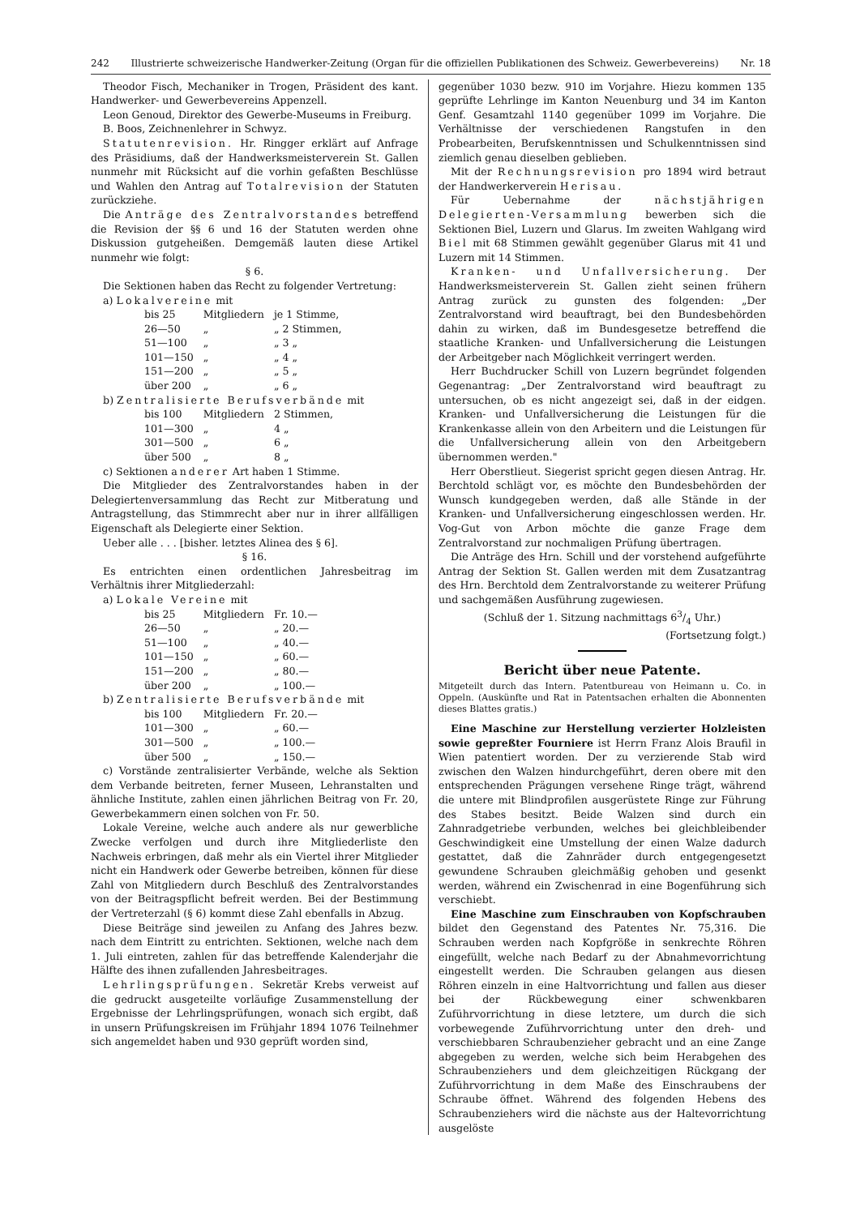242 Illustrierte schweizerische Handwerker-Zeitung (Organ für die offiziellen Publikationen des Schweiz. Gewerbevereins) Nr. 18
Theodor Fisch, Mechaniker in Trogen, Präsident des kant. Handwerker- und Gewerbevereins Appenzell.
Leon Genoud, Direktor des Gewerbe-Museums in Freiburg.
B. Boos, Zeichnenlehrer in Schwyz.
Statutenrevision. Hr. Ringger erklärt auf Anfrage des Präsidiums, daß der Handwerksmeisterverein St. Gallen nunmehr mit Rücksicht auf die vorhin gefaßten Beschlüsse und Wahlen den Antrag auf Totalrevision der Statuten zurückziehe.
Die Anträge des Zentralvorstandes betreffend die Revision der §§ 6 und 16 der Statuten werden ohne Diskussion gutgeheißen. Demgemäß lauten diese Artikel nunmehr wie folgt:
§ 6.
Die Sektionen haben das Recht zu folgender Vertretung:
a) Lokalvereine mit
| bis 25 | Mitgliedern | je 1 Stimme, |
| 26—50 | „ | „ 2 Stimmen, |
| 51—100 | „ | „ 3 „ |
| 101—150 | „ | „ 4 „ |
| 151—200 | „ | „ 5 „ |
| über 200 | „ | „ 6 „ |
b) Zentralisierte Berufsverbände mit
| bis 100 | Mitgliedern | 2 Stimmen, |
| 101—300 | „ | 4 „ |
| 301—500 | „ | 6 „ |
| über 500 | „ | 8 „ |
c) Sektionen anderer Art haben 1 Stimme.
Die Mitglieder des Zentralvorstandes haben in der Delegiertenversammlung das Recht zur Mitberatung und Antragstellung, das Stimmrecht aber nur in ihrer allfälligen Eigenschaft als Delegierte einer Sektion.
Ueber alle . . . [bisher. letztes Alinea des § 6].
§ 16.
Es entrichten einen ordentlichen Jahresbeitrag im Verhältnis ihrer Mitgliederzahl:
a) Lokale Vereine mit
| bis 25 | Mitgliedern | Fr. 10.— |
| 26—50 | „ | „ 20.— |
| 51—100 | „ | „ 40.— |
| 101—150 | „ | „ 60.— |
| 151—200 | „ | „ 80.— |
| über 200 | „ | „ 100.— |
b) Zentralisierte Berufsverbände mit
| bis 100 | Mitgliedern | Fr. 20.— |
| 101—300 | „ | „ 60.— |
| 301—500 | „ | „ 100.— |
| über 500 | „ | „ 150.— |
c) Vorstände zentralisierter Verbände, welche als Sektion dem Verbande beitreten, ferner Museen, Lehranstalten und ähnliche Institute, zahlen einen jährlichen Beitrag von Fr. 20, Gewerbekammern einen solchen von Fr. 50.
Lokale Vereine, welche auch andere als nur gewerbliche Zwecke verfolgen und durch ihre Mitgliederliste den Nachweis erbringen, daß mehr als ein Viertel ihrer Mitglieder nicht ein Handwerk oder Gewerbe betreiben, können für diese Zahl von Mitgliedern durch Beschluß des Zentralvorstandes von der Beitragspflicht befreit werden. Bei der Bestimmung der Vertreterzahl (§ 6) kommt diese Zahl ebenfalls in Abzug.
Diese Beiträge sind jeweilen zu Anfang des Jahres bezw. nach dem Eintritt zu entrichten. Sektionen, welche nach dem 1. Juli eintreten, zahlen für das betreffende Kalenderjahr die Hälfte des ihnen zufallenden Jahresbeitrages.
Lehrlingsprüfungen. Sekretär Krebs verweist auf die gedruckt ausgeteilte vorläufige Zusammenstellung der Ergebnisse der Lehrlingsprüfungen, wonach sich ergibt, daß in unsern Prüfungskreisen im Frühjahr 1894 1076 Teilnehmer sich angemeldet haben und 930 geprüft worden sind,
gegenüber 1030 bezw. 910 im Vorjahre. Hiezu kommen 135 geprüfte Lehrlinge im Kanton Neuenburg und 34 im Kanton Genf. Gesamtzahl 1140 gegenüber 1099 im Vorjahre. Die Verhältnisse der verschiedenen Rangstufen in den Probearbeiten, Berufskenntnissen und Schulkenntnissen sind ziemlich genau dieselben geblieben.
Mit der Rechnungsrevision pro 1894 wird betraut der Handwerkerverein Herisau.
Für Uebernahme der nächstjährigen Delegierten-Versammlung bewerben sich die Sektionen Biel, Luzern und Glarus. Im zweiten Wahlgang wird Biel mit 68 Stimmen gewählt gegenüber Glarus mit 41 und Luzern mit 14 Stimmen.
Kranken- und Unfallversicherung. Der Handwerksmeisterverein St. Gallen zieht seinen frühern Antrag zurück zu gunsten des folgenden: „Der Zentralvorstand wird beauftragt, bei den Bundesbehörden dahin zu wirken, daß im Bundesgesetze betreffend die staatliche Kranken- und Unfallversicherung die Leistungen der Arbeitgeber nach Möglichkeit verringert werden.
Herr Buchdrucker Schill von Luzern begründet folgenden Gegenantrag: „Der Zentralvorstand wird beauftragt zu untersuchen, ob es nicht angezeigt sei, daß in der eidgen. Kranken- und Unfallversicherung die Leistungen für die Krankenkasse allein von den Arbeitern und die Leistungen für die Unfallversicherung allein von den Arbeitgebern übernommen werden."
Herr Oberstlieut. Siegerist spricht gegen diesen Antrag. Hr. Berchtold schlägt vor, es möchte den Bundesbehörden der Wunsch kundgegeben werden, daß alle Stände in der Kranken- und Unfallversicherung eingeschlossen werden. Hr. Vog-Gut von Arbon möchte die ganze Frage dem Zentralvorstand zur nochmaligen Prüfung übertragen.
Die Anträge des Hrn. Schill und der vorstehend aufgeführte Antrag der Sektion St. Gallen werden mit dem Zusatzantrag des Hrn. Berchtold dem Zentralvorstande zu weiterer Prüfung und sachgemäßen Ausführung zugewiesen.
(Schluß der 1. Sitzung nachmittags 63/4 Uhr.)
(Fortsetzung folgt.)
Bericht über neue Patente.
Mitgeteilt durch das Intern. Patentbureau von Heimann u. Co. in Oppeln. (Auskünfte und Rat in Patentsachen erhalten die Abonnenten dieses Blattes gratis.)
Eine Maschine zur Herstellung verzierter Holzleisten sowie gepreßter Fourniere ist Herrn Franz Alois Braufil in Wien patentiert worden. Der zu verzierende Stab wird zwischen den Walzen hindurchgeführt, deren obere mit den entsprechenden Prägungen versehene Ringe trägt, während die untere mit Blindprofilen ausgerüstete Ringe zur Führung des Stabes besitzt. Beide Walzen sind durch ein Zahnradgetriebe verbunden, welches bei gleichbleibender Geschwindigkeit eine Umstellung der einen Walze dadurch gestattet, daß die Zahnräder durch entgegengesetzt gewundene Schrauben gleichmäßig gehoben und gesenkt werden, während ein Zwischenrad in eine Bogenführung sich verschiebt.
Eine Maschine zum Einschrauben von Kopfschrauben bildet den Gegenstand des Patentes Nr. 75,316. Die Schrauben werden nach Kopfgröße in senkrechte Röhren eingefüllt, welche nach Bedarf zu der Abnahmevorrichtung eingestellt werden. Die Schrauben gelangen aus diesen Röhren einzeln in eine Haltvorrichtung und fallen aus dieser bei der Rückbewegung einer schwenkbaren Zuführvorrichtung in diese letztere, um durch die sich vorbewegende Zuführvorrichtung unter den dreh- und verschiebbaren Schraubenzieher gebracht und an eine Zange abgegeben zu werden, welche sich beim Herabgehen des Schraubenziehers und dem gleichzeitigen Rückgang der Zuführvorrichtung in dem Maße des Einschraubens der Schraube öffnet. Während des folgenden Hebens des Schraubenziehers wird die nächste aus der Haltevorrichtung ausgelöste